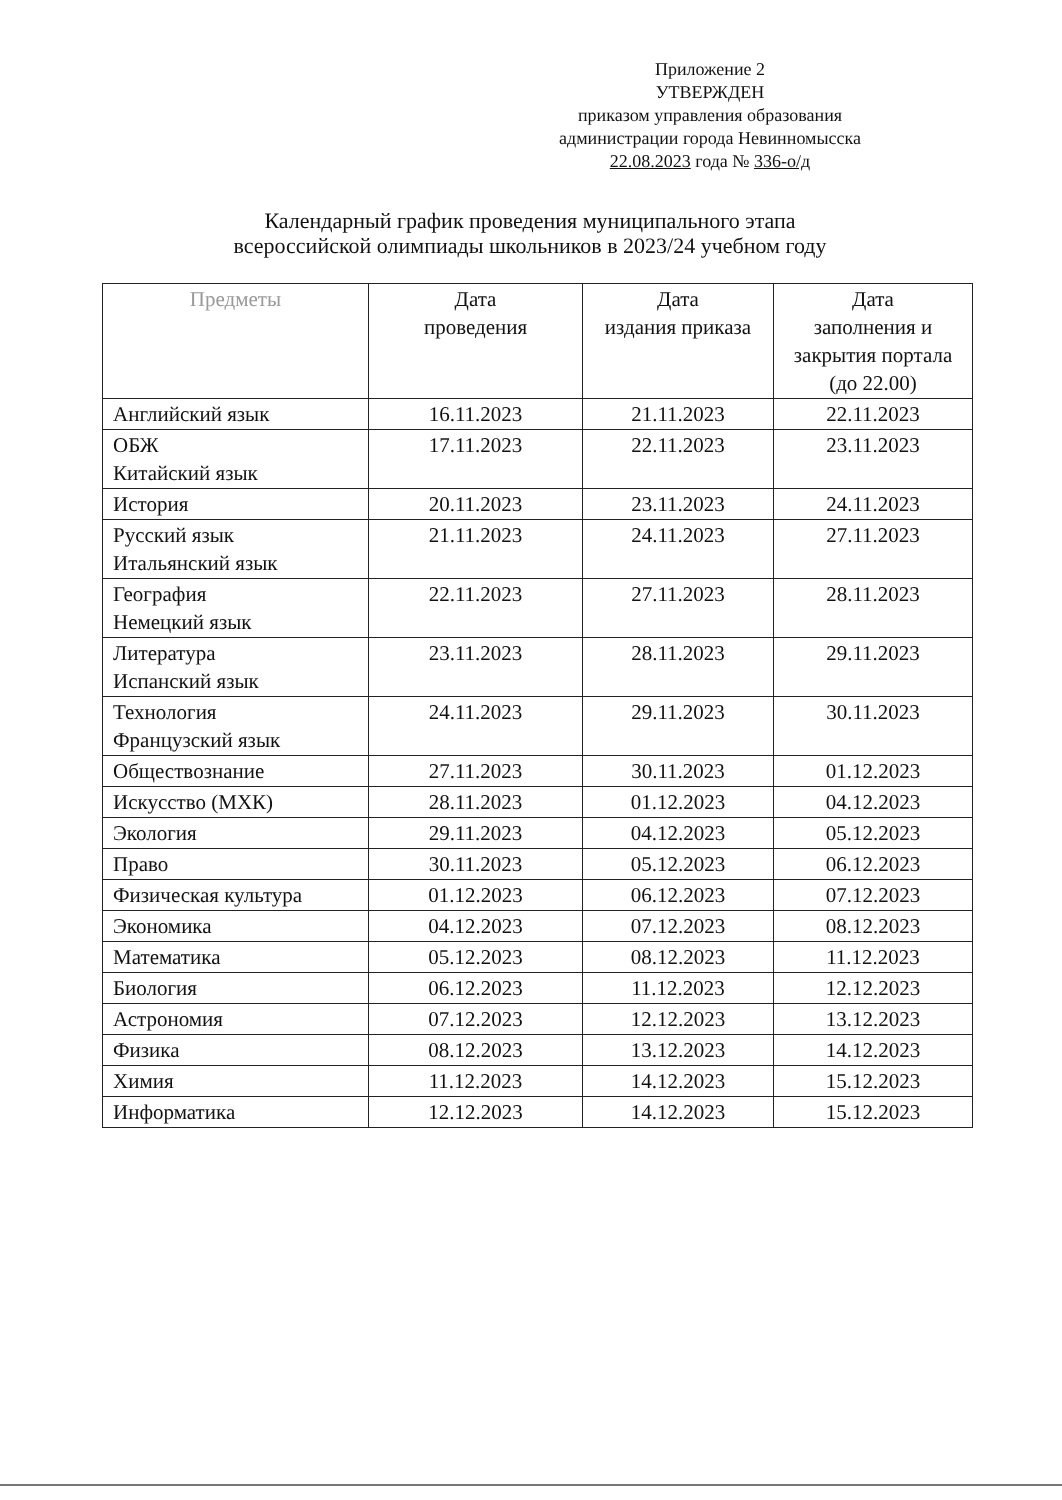Приложение 2
УТВЕРЖДЕН
приказом управления образования
администрации города Невинномысска
22.08.2023 года № 336-о/д
Календарный график проведения муниципального этапа
всероссийской олимпиады школьников в 2023/24 учебном году
| Предметы | Дата проведения | Дата издания приказа | Дата заполнения и закрытия портала (до 22.00) |
| --- | --- | --- | --- |
| Английский язык | 16.11.2023 | 21.11.2023 | 22.11.2023 |
| ОБЖ Китайский язык | 17.11.2023 | 22.11.2023 | 23.11.2023 |
| История | 20.11.2023 | 23.11.2023 | 24.11.2023 |
| Русский язык Итальянский язык | 21.11.2023 | 24.11.2023 | 27.11.2023 |
| География Немецкий язык | 22.11.2023 | 27.11.2023 | 28.11.2023 |
| Литература Испанский язык | 23.11.2023 | 28.11.2023 | 29.11.2023 |
| Технология Французский язык | 24.11.2023 | 29.11.2023 | 30.11.2023 |
| Обществознание | 27.11.2023 | 30.11.2023 | 01.12.2023 |
| Искусство (МХК) | 28.11.2023 | 01.12.2023 | 04.12.2023 |
| Экология | 29.11.2023 | 04.12.2023 | 05.12.2023 |
| Право | 30.11.2023 | 05.12.2023 | 06.12.2023 |
| Физическая культура | 01.12.2023 | 06.12.2023 | 07.12.2023 |
| Экономика | 04.12.2023 | 07.12.2023 | 08.12.2023 |
| Математика | 05.12.2023 | 08.12.2023 | 11.12.2023 |
| Биология | 06.12.2023 | 11.12.2023 | 12.12.2023 |
| Астрономия | 07.12.2023 | 12.12.2023 | 13.12.2023 |
| Физика | 08.12.2023 | 13.12.2023 | 14.12.2023 |
| Химия | 11.12.2023 | 14.12.2023 | 15.12.2023 |
| Информатика | 12.12.2023 | 14.12.2023 | 15.12.2023 |